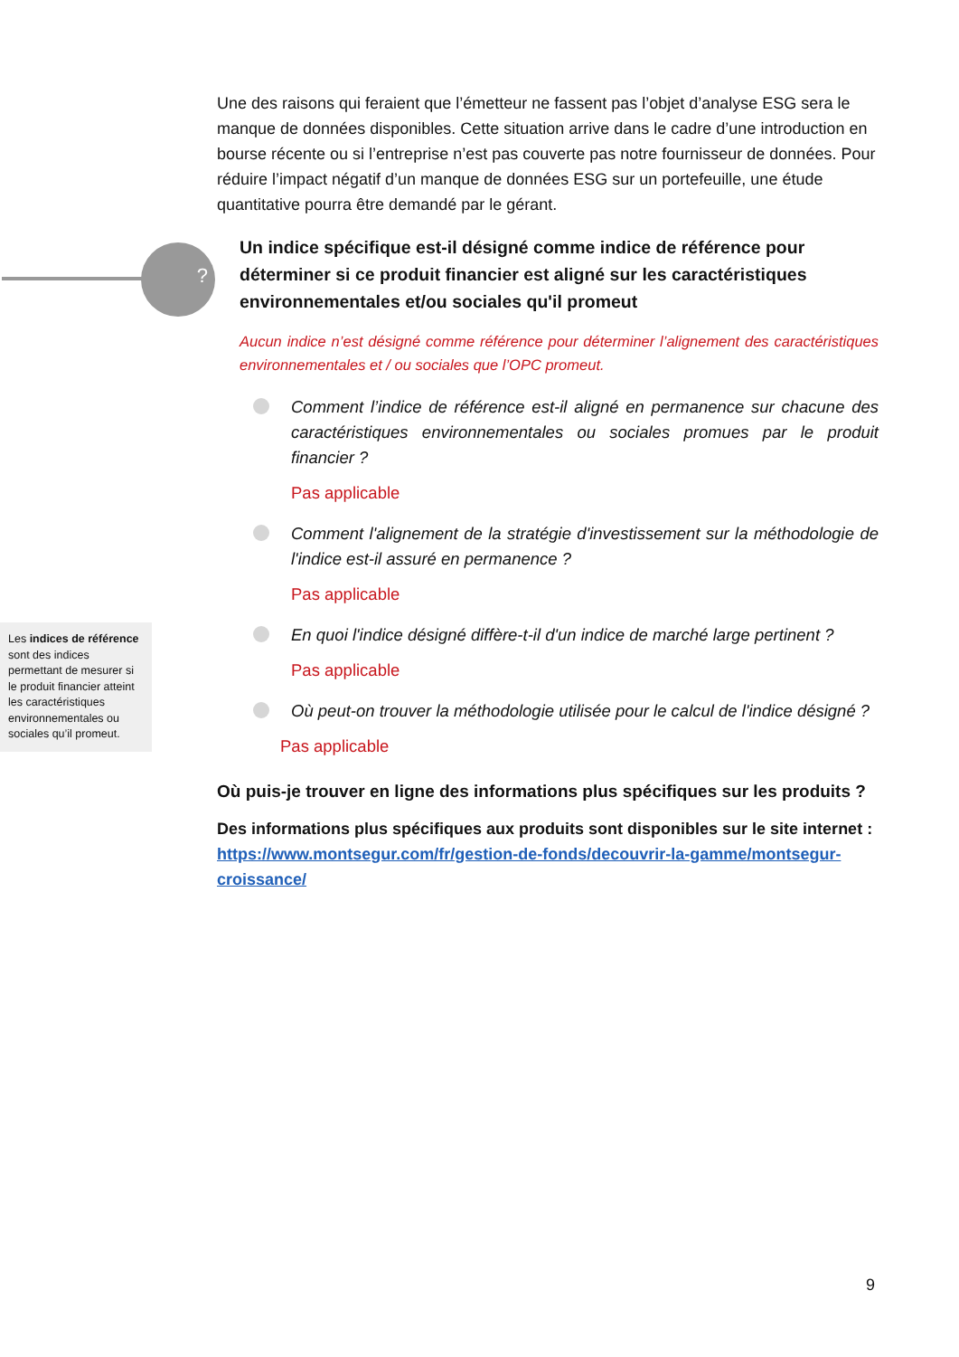?
Une des raisons qui feraient que l’émetteur ne fassent pas l’objet d’analyse ESG sera le manque de données disponibles. Cette situation arrive dans le cadre d’une introduction en bourse récente ou si l’entreprise n’est pas couverte pas notre fournisseur de données. Pour réduire l’impact négatif d’un manque de données ESG sur un portefeuille, une étude quantitative pourra être demandé par le gérant.
Un indice spécifique est-il désigné comme indice de référence pour déterminer si ce produit financier est aligné sur les caractéristiques environnementales et/ou sociales qu'il promeut
Aucun indice n’est désigné comme référence pour déterminer l’alignement des caractéristiques environnementales et / ou sociales que l’OPC promeut.
Comment l’indice de référence est-il aligné en permanence sur chacune des caractéristiques environnementales ou sociales promues par le produit financier ?
Pas applicable
Comment l'alignement de la stratégie d'investissement sur la méthodologie de l'indice est-il assuré en permanence ?
Pas applicable
En quoi l'indice désigné diffère-t-il d'un indice de marché large pertinent ?
Pas applicable
Où peut-on trouver la méthodologie utilisée pour le calcul de l'indice désigné ?
Pas applicable
Où puis-je trouver en ligne des informations plus spécifiques sur les produits ?
Des informations plus spécifiques aux produits sont disponibles sur le site internet : https://www.montsegur.com/fr/gestion-de-fonds/decouvrir-la-gamme/montsegur-croissance/
Les indices de référence sont des indices permettant de mesurer si le produit financier atteint les caractéristiques environnementales ou sociales qu’il promeut.
9